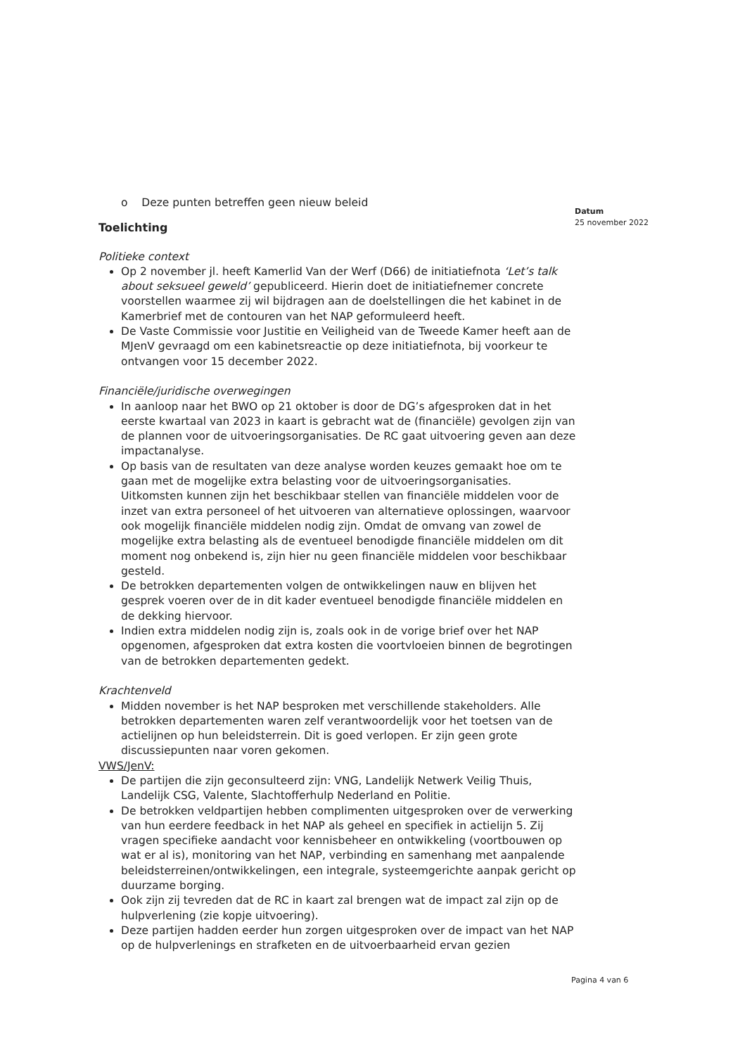Datum
25 november 2022
o Deze punten betreffen geen nieuw beleid
Toelichting
Politieke context
Op 2 november jl. heeft Kamerlid Van der Werf (D66) de initiatiefnota ‘Let’s talk about seksueel geweld’ gepubliceerd. Hierin doet de initiatiefnemer concrete voorstellen waarmee zij wil bijdragen aan de doelstellingen die het kabinet in de Kamerbrief met de contouren van het NAP geformuleerd heeft.
De Vaste Commissie voor Justitie en Veiligheid van de Tweede Kamer heeft aan de MJenV gevraagd om een kabinetsreactie op deze initiatiefnota, bij voorkeur te ontvangen voor 15 december 2022.
Financiële/juridische overwegingen
In aanloop naar het BWO op 21 oktober is door de DG’s afgesproken dat in het eerste kwartaal van 2023 in kaart is gebracht wat de (financiële) gevolgen zijn van de plannen voor de uitvoeringsorganisaties. De RC gaat uitvoering geven aan deze impactanalyse.
Op basis van de resultaten van deze analyse worden keuzes gemaakt hoe om te gaan met de mogelijke extra belasting voor de uitvoeringsorganisaties. Uitkomsten kunnen zijn het beschikbaar stellen van financiële middelen voor de inzet van extra personeel of het uitvoeren van alternatieve oplossingen, waarvoor ook mogelijk financiële middelen nodig zijn. Omdat de omvang van zowel de mogelijke extra belasting als de eventueel benodigde financiële middelen om dit moment nog onbekend is, zijn hier nu geen financiële middelen voor beschikbaar gesteld.
De betrokken departementen volgen de ontwikkelingen nauw en blijven het gesprek voeren over de in dit kader eventueel benodigde financiële middelen en de dekking hiervoor.
Indien extra middelen nodig zijn is, zoals ook in de vorige brief over het NAP opgenomen, afgesproken dat extra kosten die voortvloeien binnen de begrotingen van de betrokken departementen gedekt.
Krachtenveld
Midden november is het NAP besproken met verschillende stakeholders. Alle betrokken departementen waren zelf verantwoordelijk voor het toetsen van de actielijnen op hun beleidsterrein. Dit is goed verlopen. Er zijn geen grote discussiepunten naar voren gekomen.
VWS/JenV:
De partijen die zijn geconsulteerd zijn: VNG, Landelijk Netwerk Veilig Thuis, Landelijk CSG, Valente, Slachtofferhulp Nederland en Politie.
De betrokken veldpartijen hebben complimenten uitgesproken over de verwerking van hun eerdere feedback in het NAP als geheel en specifiek in actielijn 5. Zij vragen specifieke aandacht voor kennisbeheer en ontwikkeling (voortbouwen op wat er al is), monitoring van het NAP, verbinding en samenhang met aanpalende beleidsterreinen/ontwikkelingen, een integrale, systeemgerichte aanpak gericht op duurzame borging.
Ook zijn zij tevreden dat de RC in kaart zal brengen wat de impact zal zijn op de hulpverlening (zie kopje uitvoering).
Deze partijen hadden eerder hun zorgen uitgesproken over de impact van het NAP op de hulpverlenings en strafketen en de uitvoerbaarheid ervan gezien
Pagina 4 van 6